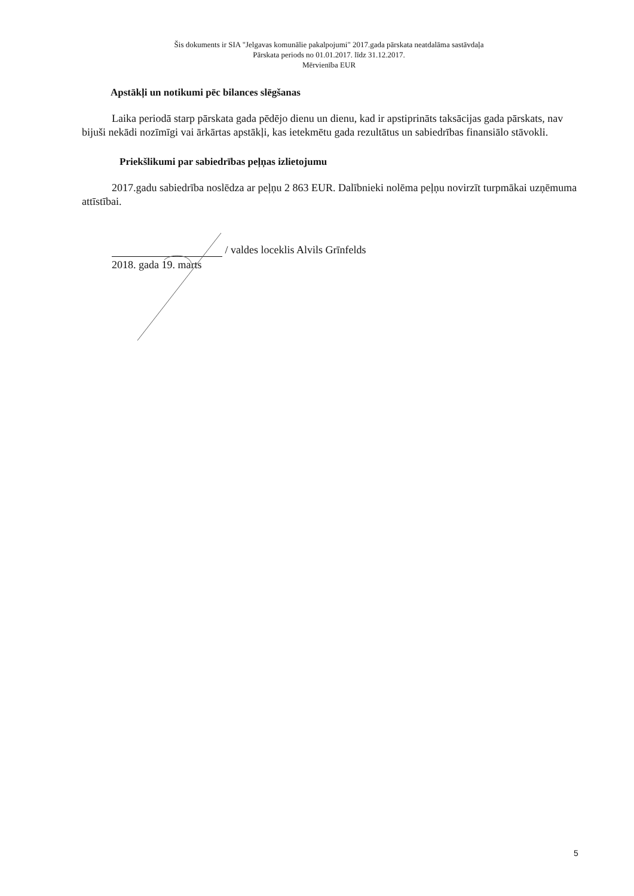Šis dokuments ir SIA "Jelgavas komunālie pakalpojumi" 2017.gada pārskata neatdalāma sastāvdaļa
Pārskata periods no 01.01.2017. līdz 31.12.2017.
Mērvienība EUR
Apstākļi un notikumi pēc bilances slēgšanas
Laika periodā starp pārskata gada pēdējo dienu un dienu, kad ir apstiprināts taksācijas gada pārskats, nav bijuši nekādi nozīmīgi vai ārkārtas apstākļi, kas ietekmētu gada rezultātus un sabiedrības finansiālo stāvokli.
Priekšlikumi par sabiedrības peļņas izlietojumu
2017.gadu sabiedrība noslēdza ar peļņu 2 863 EUR. Dalībnieki nolēma peļņu novirzīt turpmākai uzņēmuma attīstībai.
/ valdes loceklis Alvils Grīnfelds
2018. gada 19. marts
5